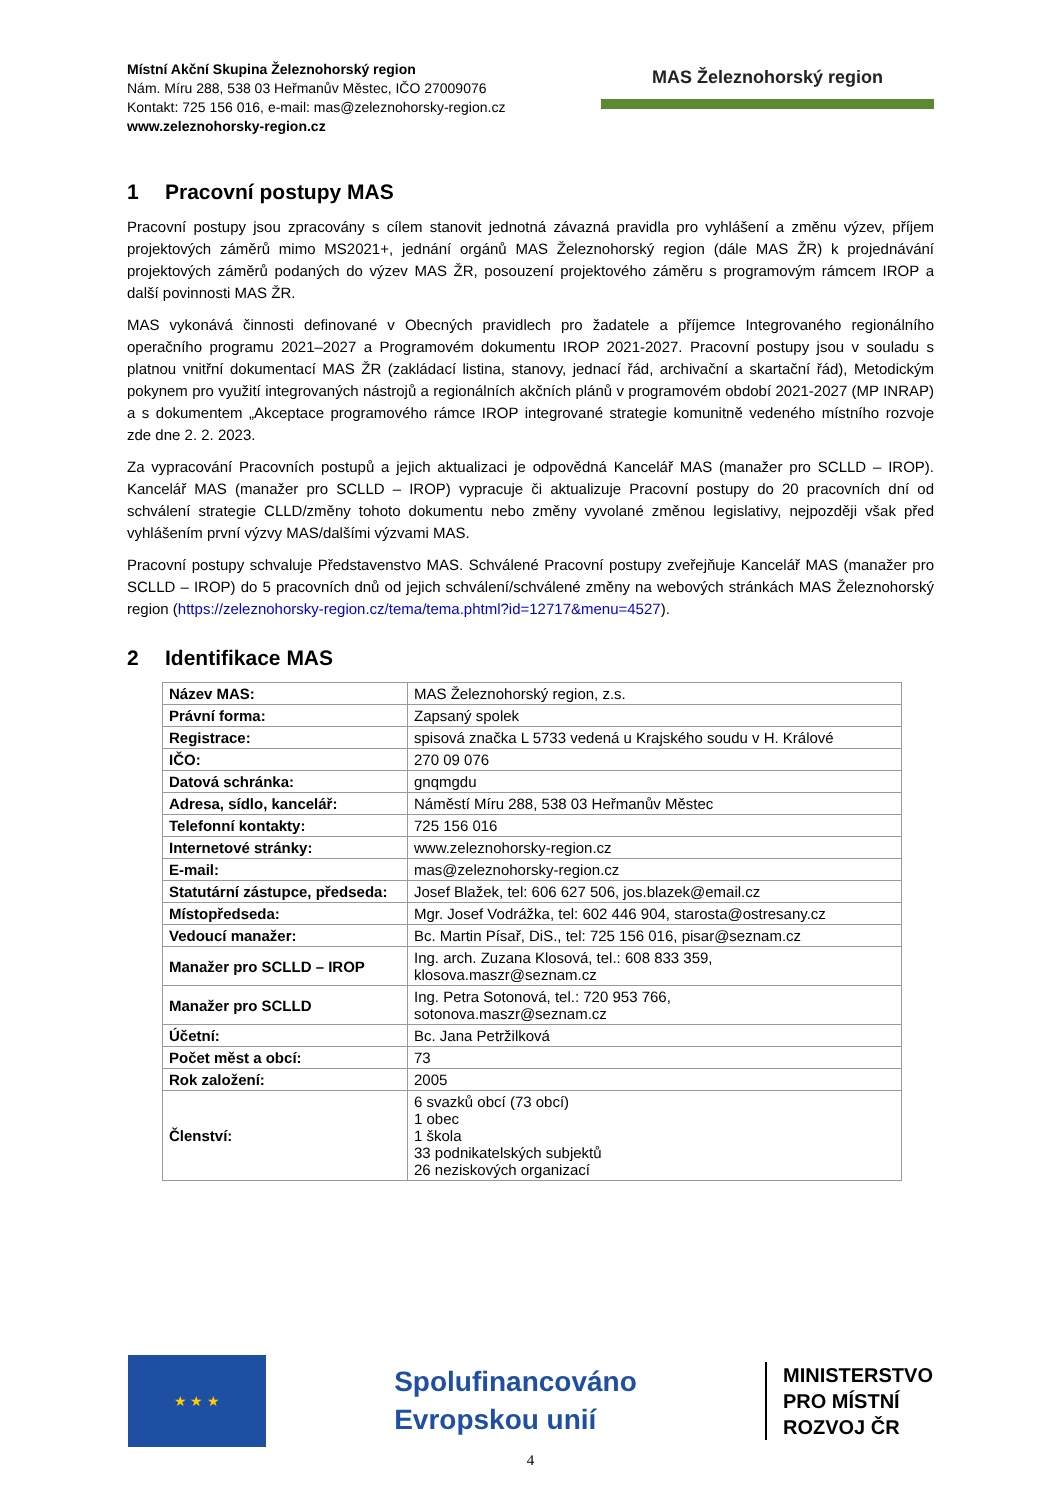Místní Akční Skupina Železnohorský region
Nám. Míru 288, 538 03 Heřmanův Městec, IČO 27009076
Kontakt: 725 156 016, e-mail: mas@zeleznohorsky-region.cz
www.zeleznohorsky-region.cz
MAS Železnohorský region
1 Pracovní postupy MAS
Pracovní postupy jsou zpracovány s cílem stanovit jednotná závazná pravidla pro vyhlášení a změnu výzev, příjem projektových záměrů mimo MS2021+, jednání orgánů MAS Železnohorský region (dále MAS ŽR) k projednávání projektových záměrů podaných do výzev MAS ŽR, posouzení projektového záměru s programovým rámcem IROP a další povinnosti MAS ŽR.
MAS vykonává činnosti definované v Obecných pravidlech pro žadatele a příjemce Integrovaného regionálního operačního programu 2021–2027 a Programovém dokumentu IROP 2021-2027. Pracovní postupy jsou v souladu s platnou vnitřní dokumentací MAS ŽR (zakládací listina, stanovy, jednací řád, archivační a skartační řád), Metodickým pokynem pro využití integrovaných nástrojů a regionálních akčních plánů v programovém období 2021-2027 (MP INRAP) a s dokumentem „Akceptace programového rámce IROP integrované strategie komunitně vedeného místního rozvoje zde dne 2. 2. 2023.
Za vypracování Pracovních postupů a jejich aktualizaci je odpovědná Kancelář MAS (manažer pro SCLLD – IROP). Kancelář MAS (manažer pro SCLLD – IROP) vypracuje či aktualizuje Pracovní postupy do 20 pracovních dní od schválení strategie CLLD/změny tohoto dokumentu nebo změny vyvolané změnou legislativy, nejpozději však před vyhlášením první výzvy MAS/dalšími výzvami MAS.
Pracovní postupy schvaluje Představenstvo MAS. Schválené Pracovní postupy zveřejňuje Kancelář MAS (manažer pro SCLLD – IROP) do 5 pracovních dnů od jejich schválení/schválené změny na webových stránkách MAS Železnohorský region (https://zeleznohorsky-region.cz/tema/tema.phtml?id=12717&menu=4527).
2 Identifikace MAS
| Název MAS: | MAS Železnohorský region, z.s. |
| Právní forma: | Zapsaný spolek |
| Registrace: | spisová značka L 5733 vedená u Krajského soudu v H. Králové |
| IČO: | 270 09 076 |
| Datová schránka: | gnqmgdu |
| Adresa, sídlo, kancelář: | Náměstí Míru 288, 538 03 Heřmanův Městec |
| Telefonní kontakty: | 725 156 016 |
| Internetové stránky: | www.zeleznohorsky-region.cz |
| E-mail: | mas@zeleznohorsky-region.cz |
| Statutární zástupce, předseda: | Josef Blažek, tel: 606 627 506, jos.blazek@email.cz |
| Místopředseda: | Mgr. Josef Vodrážka, tel: 602 446 904, starosta@ostresany.cz |
| Vedoucí manažer: | Bc. Martin Písař, DiS., tel: 725 156 016, pisar@seznam.cz |
| Manažer pro SCLLD – IROP | Ing. arch. Zuzana Klosová, tel.: 608 833 359, klosova.maszr@seznam.cz |
| Manažer pro SCLLD | Ing. Petra Sotonová, tel.: 720 953 766, sotonova.maszr@seznam.cz |
| Účetní: | Bc. Jana Petržilková |
| Počet měst a obcí: | 73 |
| Rok založení: | 2005 |
| Členství: | 6 svazků obcí (73 obcí) 1 obec 1 škola 33 podnikatelských subjektů 26 neziskových organizací |
★ ★ ★
Spolufinancováno
Evropskou unií
MINISTERSTVO
PRO MÍSTNÍ
ROZVOJ ČR
4